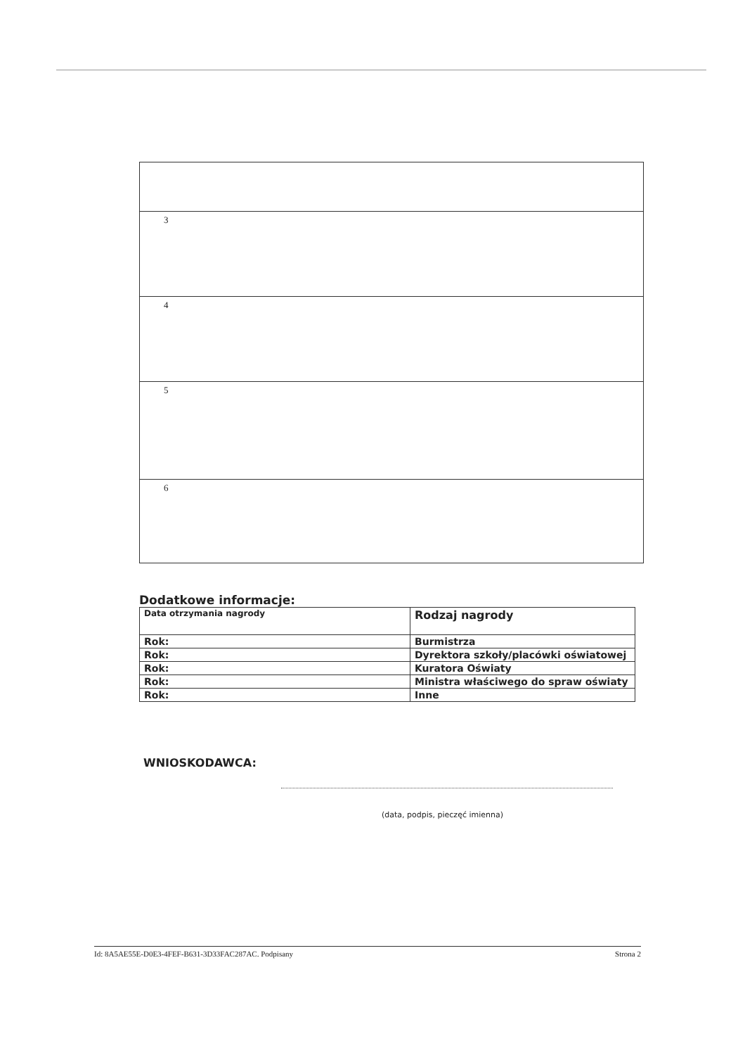| 3 |
| 4 |
| 5 |
| 6 |
Dodatkowe informacje:
| Data otrzymania nagrody | Rodzaj nagrody |
| --- | --- |
| Rok: | Burmistrza |
| Rok: | Dyrektora szkoły/placówki oświatowej |
| Rok: | Kuratora Oświaty |
| Rok: | Ministra właściwego do spraw oświaty |
| Rok: | Inne |
WNIOSKODAWCA:
(data, podpis, pieczęć imienna)
Id: 8A5AE55E-D0E3-4FEF-B631-3D33FAC287AC. Podpisany Strona 2